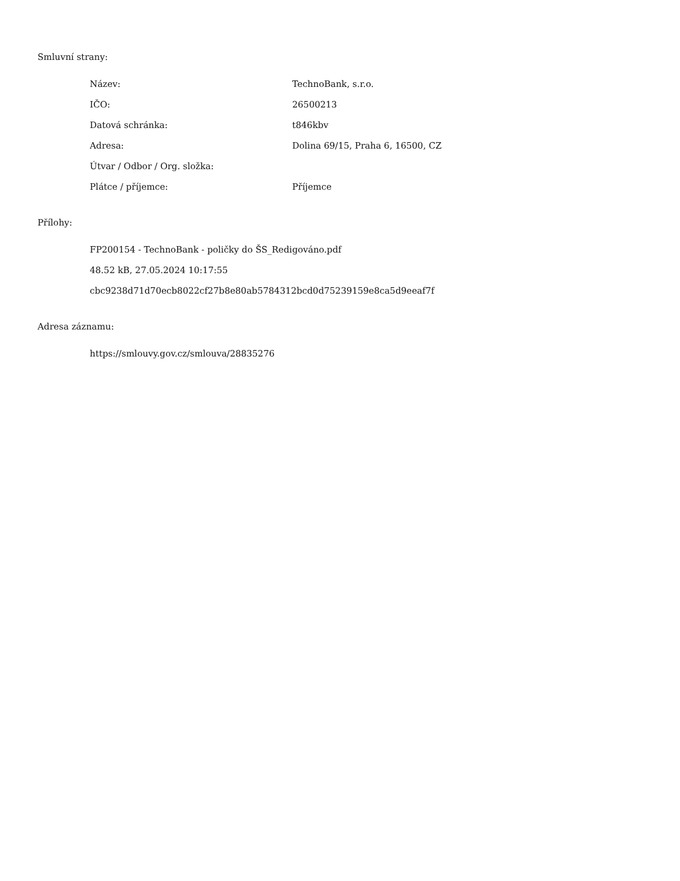Smluvní strany:
| Název: | TechnoBank, s.r.o. |
| IČO: | 26500213 |
| Datová schránka: | t846kbv |
| Adresa: | Dolina 69/15, Praha 6, 16500, CZ |
| Útvar / Odbor / Org. složka: | |
| Plátce / příjemce: | Příjemce |
Přílohy:
FP200154 - TechnoBank - poličky do ŠS_Redigováno.pdf
48.52 kB, 27.05.2024 10:17:55
cbc9238d71d70ecb8022cf27b8e80ab5784312bcd0d75239159e8ca5d9eeaf7f
Adresa záznamu:
https://smlouvy.gov.cz/smlouva/28835276